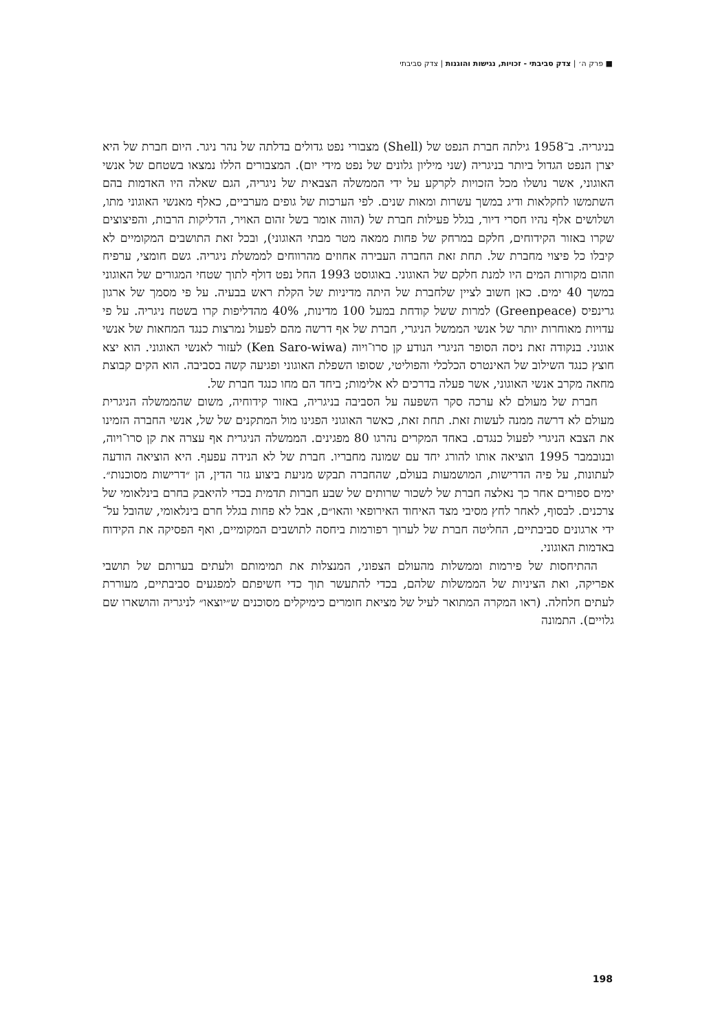■ פרק ה׳ | צדק סביבתי - זכויות, נגישות והוגנות | צדק סביבתי
בניגריה. ב־1958 גילתה חברת הנפט של (Shell) מצבורי נפט גדולים בדלתה של נהר ניגר. היום חברת של היא יצרן הנפט הגדול ביותר בניגריה (שני מיליון גלונים של נפט מידי יום). המצבורים הללו נמצאו בשטחם של אנשי האוגוני, אשר נושלו מכל הזכויות לקרקע על ידי הממשלה הצבאית של ניגריה, הגם שאלה היו האדמות בהם השתמשו לחקלאות ודיג במשך עשרות ומאות שנים. לפי הערכות של גופים מערביים, כאלף מאנשי האוגוני מתו, ושלושים אלף נהיו חסרי דיור, בגלל פעילות חברת של (הווה אומר בשל זהום האויר, הדליקות הרבות, והפיצוצים שקרו באזור הקידוחים, חלקם במרחק של פחות ממאה מטר מבתי האוגוני), ובכל זאת התושבים המקומיים לא קיבלו כל פיצוי מחברת של. תחת זאת החברה העבירה אחוזים מהרווחים לממשלת ניגריה. גשם חומצי, ערפיח וזהום מקורות המים היו למנת חלקם של האוגוני. באוגוסט 1993 החל נפט דולף לתוך שטחי המגורים של האוגוני במשך 40 ימים. כאן חשוב לציין שלחברת של היתה מדיניות של הקלת ראש בבעיה. על פי מסמך של ארגון גרינפיס (Greenpeace) למרות ששל קודחת במעל 100 מדינות, 40% מהדליפות קרו בשטח ניגריה. על פי עדויות מאוחרות יותר של אנשי הממשל הניגרי, חברת של אף דרשה מהם לפעול נמרצות כנגד המחאות של אנשי אוגוני. בנקודה זאת ניסה הסופר הניגרי הנודע קן סרו־ויוה (Ken Saro-wiwa) לעזור לאנשי האוגוני. הוא יצא חוצץ כנגד השילוב של האינטרס הכלכלי והפוליטי, שסופו השפלת האוגוני ופגיעה קשה בסביבה. הוא הקים קבוצת מחאה מקרב אנשי האוגוני, אשר פעלה בדרכים לא אלימות; ביחד הם מחו כנגד חברת של.
חברת של מעולם לא ערכה סקר השפעה על הסביבה בניגריה, באזור קידוחיה, משום שהממשלה הניגרית מעולם לא דרשה ממנה לעשות זאת. תחת זאת, כאשר האוגוני הפגינו מול המתקנים של של, אנשי החברה הזמינו את הצבא הניגרי לפעול כנגדם. באחד המקרים נהרגו 80 מפגינים. הממשלה הניגרית אף עצרה את קן סרו־ויוה, ובנובמבר 1995 הוציאה אותו להורג יחד עם שמונה מחבריו. חברת של לא הנידה עפעף. היא הוציאה הודעה לעתונות, על פיה הדרישות, המושמעות בעולם, שהחברה תבקש מניעת ביצוע גזר הדין, הן ״דרישות מסוכנות״. ימים ספורים אחר כך נאלצה חברת של לשכור שרותים של שבע חברות תדמית בכדי להיאבק בחרם בינלאומי של צרכנים. לבסוף, לאחר לחץ מסיבי מצד האיחוד האירופאי והאו״ם, אבל לא פחות בגלל חרם בינלאומי, שהובל על־ידי ארגונים סביבתיים, החליטה חברת של לערוך רפורמות ביחסה לתושבים המקומיים, ואף הפסיקה את הקידוח באדמות האוגוני.
ההתיחסות של פירמות וממשלות מהעולם הצפוני, המנצלות את תמימותם ולעתים בערותם של תושבי אפריקה, ואת הציניות של הממשלות שלהם, בכדי להתעשר תוך כדי חשיפתם למפגעים סביבתיים, מעוררת לעתים חלחלה. (ראו המקרה המתואר לעיל של מציאת חומרים כימיקלים מסוכנים ש״יוצאו״ לניגריה והושארו שם גלויים). התמונה
198